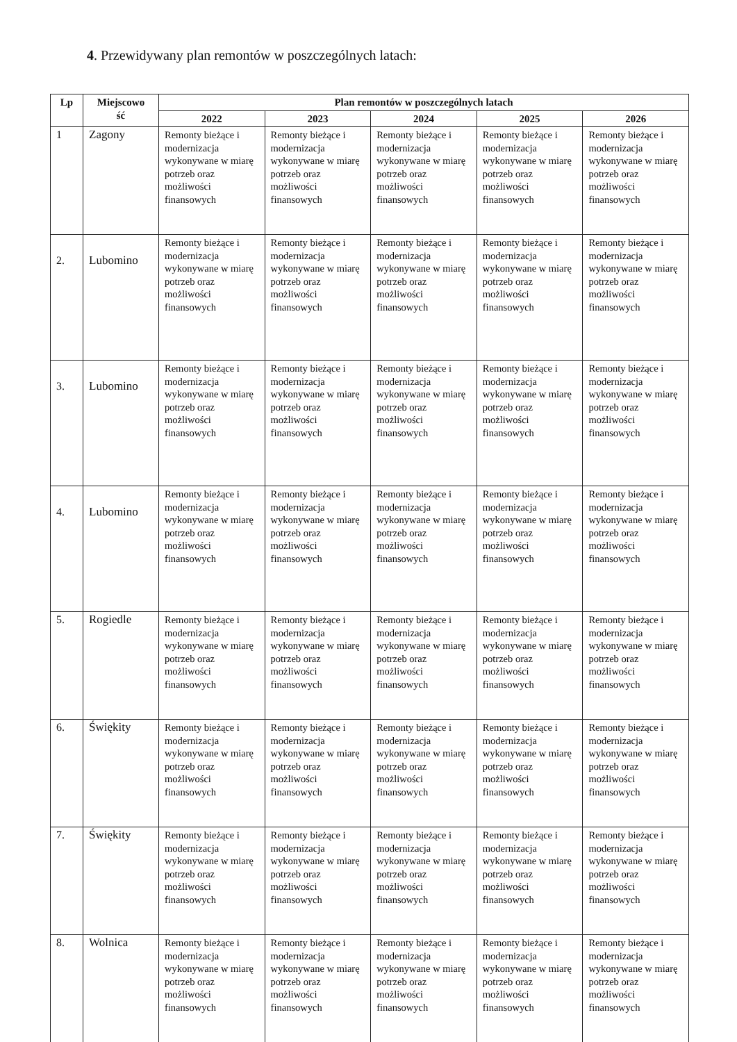4. Przewidywany plan remontów w poszczególnych latach:
| Lp | Miejscowo ść | Plan remontów w poszczególnych latach | | | | |
| --- | --- | --- | --- | --- | --- | --- |
| | | 2022 | 2023 | 2024 | 2025 | 2026 |
| 1 | Zagony | Remonty bieżące i modernizacja wykonywane w miarę potrzeb oraz możliwości finansowych | Remonty bieżące i modernizacja wykonywane w miarę potrzeb oraz możliwości finansowych | Remonty bieżące i modernizacja wykonywane w miarę potrzeb oraz możliwości finansowych | Remonty bieżące i modernizacja wykonywane w miarę potrzeb oraz możliwości finansowych | Remonty bieżące i modernizacja wykonywane w miarę potrzeb oraz możliwości finansowych |
| 2. | Lubomino | Remonty bieżące i modernizacja wykonywane w miarę potrzeb oraz możliwości finansowych | Remonty bieżące i modernizacja wykonywane w miarę potrzeb oraz możliwości finansowych | Remonty bieżące i modernizacja wykonywane w miarę potrzeb oraz możliwości finansowych | Remonty bieżące i modernizacja wykonywane w miarę potrzeb oraz możliwości finansowych | Remonty bieżące i modernizacja wykonywane w miarę potrzeb oraz możliwości finansowych |
| 3. | Lubomino | Remonty bieżące i modernizacja wykonywane w miarę potrzeb oraz możliwości finansowych | Remonty bieżące i modernizacja wykonywane w miarę potrzeb oraz możliwości finansowych | Remonty bieżące i modernizacja wykonywane w miarę potrzeb oraz możliwości finansowych | Remonty bieżące i modernizacja wykonywane w miarę potrzeb oraz możliwości finansowych | Remonty bieżące i modernizacja wykonywane w miarę potrzeb oraz możliwości finansowych |
| 4. | Lubomino | Remonty bieżące i modernizacja wykonywane w miarę potrzeb oraz możliwości finansowych | Remonty bieżące i modernizacja wykonywane w miarę potrzeb oraz możliwości finansowych | Remonty bieżące i modernizacja wykonywane w miarę potrzeb oraz możliwości finansowych | Remonty bieżące i modernizacja wykonywane w miarę potrzeb oraz możliwości finansowych | Remonty bieżące i modernizacja wykonywane w miarę potrzeb oraz możliwości finansowych |
| 5. | Rogiedle | Remonty bieżące i modernizacja wykonywane w miarę potrzeb oraz możliwości finansowych | Remonty bieżące i modernizacja wykonywane w miarę potrzeb oraz możliwości finansowych | Remonty bieżące i modernizacja wykonywane w miarę potrzeb oraz możliwości finansowych | Remonty bieżące i modernizacja wykonywane w miarę potrzeb oraz możliwości finansowych | Remonty bieżące i modernizacja wykonywane w miarę potrzeb oraz możliwości finansowych |
| 6. | Świękity | Remonty bieżące i modernizacja wykonywane w miarę potrzeb oraz możliwości finansowych | Remonty bieżące i modernizacja wykonywane w miarę potrzeb oraz możliwości finansowych | Remonty bieżące i modernizacja wykonywane w miarę potrzeb oraz możliwości finansowych | Remonty bieżące i modernizacja wykonywane w miarę potrzeb oraz możliwości finansowych | Remonty bieżące i modernizacja wykonywane w miarę potrzeb oraz możliwości finansowych |
| 7. | Świękity | Remonty bieżące i modernizacja wykonywane w miarę potrzeb oraz możliwości finansowych | Remonty bieżące i modernizacja wykonywane w miarę potrzeb oraz możliwości finansowych | Remonty bieżące i modernizacja wykonywane w miarę potrzeb oraz możliwości finansowych | Remonty bieżące i modernizacja wykonywane w miarę potrzeb oraz możliwości finansowych | Remonty bieżące i modernizacja wykonywane w miarę potrzeb oraz możliwości finansowych |
| 8. | Wolnica | Remonty bieżące i modernizacja wykonywane w miarę potrzeb oraz możliwości finansowych | Remonty bieżące i modernizacja wykonywane w miarę potrzeb oraz możliwości finansowych | Remonty bieżące i modernizacja wykonywane w miarę potrzeb oraz możliwości finansowych | Remonty bieżące i modernizacja wykonywane w miarę potrzeb oraz możliwości finansowych | Remonty bieżące i modernizacja wykonywane w miarę potrzeb oraz możliwości finansowych |